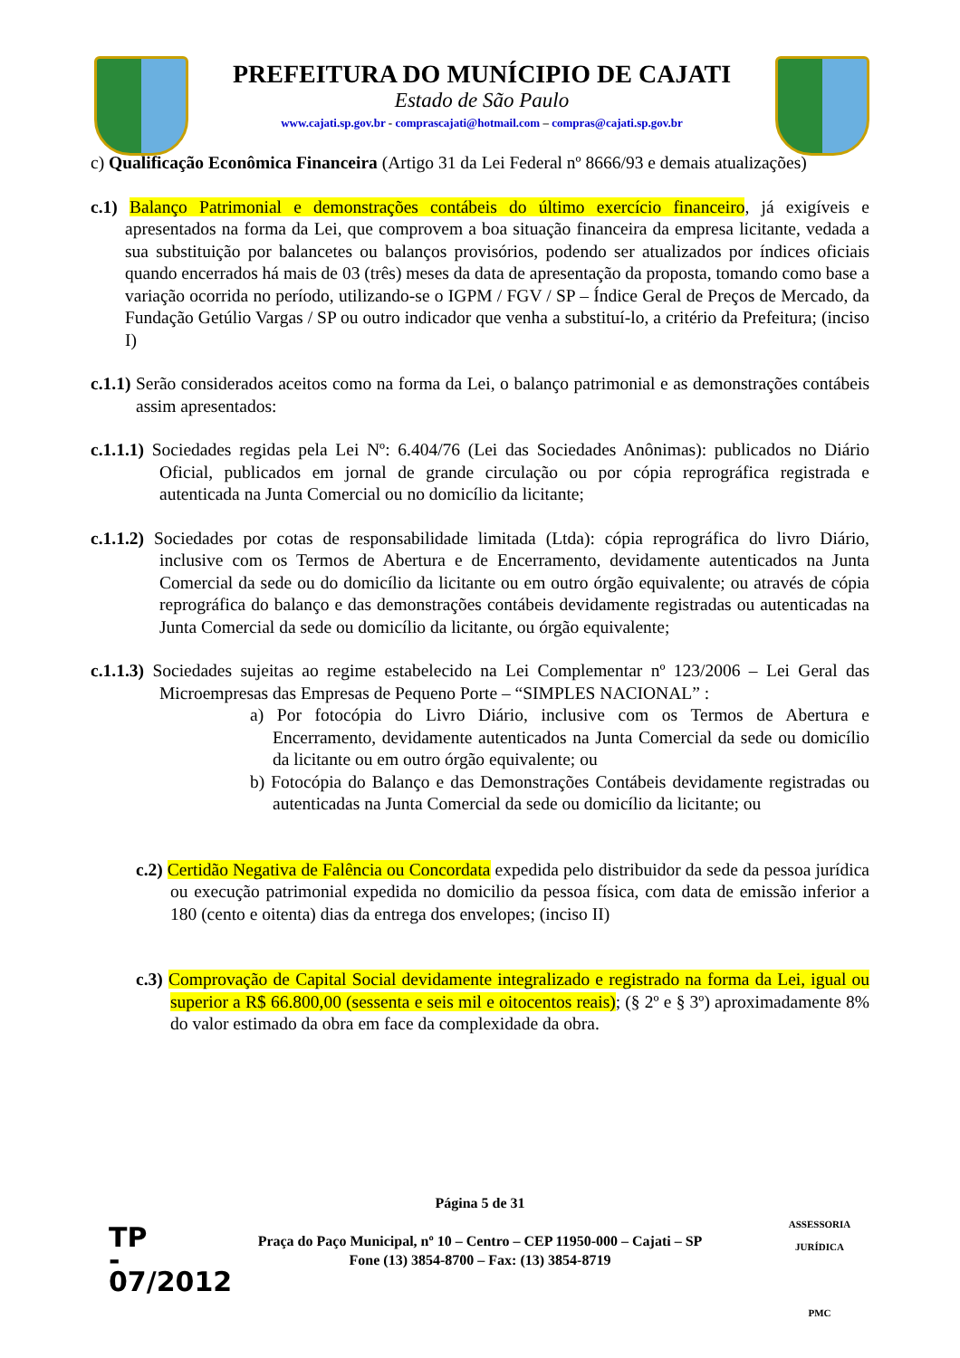PREFEITURA DO MUNÍCIPIO DE CAJATI
Estado de São Paulo
www.cajati.sp.gov.br - comprascajati@hotmail.com – compras@cajati.sp.gov.br
c) Qualificação Econômica Financeira (Artigo 31 da Lei Federal nº 8666/93 e demais atualizações)
c.1) Balanço Patrimonial e demonstrações contábeis do último exercício financeiro, já exigíveis e apresentados na forma da Lei, que comprovem a boa situação financeira da empresa licitante, vedada a sua substituição por balancetes ou balanços provisórios, podendo ser atualizados por índices oficiais quando encerrados há mais de 03 (três) meses da data de apresentação da proposta, tomando como base a variação ocorrida no período, utilizando-se o IGPM / FGV / SP – Índice Geral de Preços de Mercado, da Fundação Getúlio Vargas / SP ou outro indicador que venha a substituí-lo, a critério da Prefeitura; (inciso I)
c.1.1) Serão considerados aceitos como na forma da Lei, o balanço patrimonial e as demonstrações contábeis assim apresentados:
c.1.1.1) Sociedades regidas pela Lei Nº: 6.404/76 (Lei das Sociedades Anônimas): publicados no Diário Oficial, publicados em jornal de grande circulação ou por cópia reprográfica registrada e autenticada na Junta Comercial ou no domicílio da licitante;
c.1.1.2) Sociedades por cotas de responsabilidade limitada (Ltda): cópia reprográfica do livro Diário, inclusive com os Termos de Abertura e de Encerramento, devidamente autenticados na Junta Comercial da sede ou do domicílio da licitante ou em outro órgão equivalente; ou através de cópia reprográfica do balanço e das demonstrações contábeis devidamente registradas ou autenticadas na Junta Comercial da sede ou domicílio da licitante, ou órgão equivalente;
c.1.1.3) Sociedades sujeitas ao regime estabelecido na Lei Complementar nº 123/2006 – Lei Geral das Microempresas das Empresas de Pequeno Porte – “SIMPLES NACIONAL” :
a) Por fotocópia do Livro Diário, inclusive com os Termos de Abertura e Encerramento, devidamente autenticados na Junta Comercial da sede ou domicílio da licitante ou em outro órgão equivalente; ou
b) Fotocópia do Balanço e das Demonstrações Contábeis devidamente registradas ou autenticadas na Junta Comercial da sede ou domicílio da licitante; ou
c.2) Certidão Negativa de Falência ou Concordata expedida pelo distribuidor da sede da pessoa jurídica ou execução patrimonial expedida no domicilio da pessoa física, com data de emissão inferior a 180 (cento e oitenta) dias da entrega dos envelopes; (inciso II)
c.3) Comprovação de Capital Social devidamente integralizado e registrado na forma da Lei, igual ou superior a R$ 66.800,00 (sessenta e seis mil e oitocentos reais); (§ 2º e § 3º) aproximadamente 8% do valor estimado da obra em face da complexidade da obra.
Página 5 de 31
Praça do Paço Municipal, nº 10 – Centro – CEP 11950-000 – Cajati – SP
Fone (13) 3854-8700 – Fax: (13) 3854-8719
TP
-
07/2012
ASSESSORIA JURÍDICA
PMC